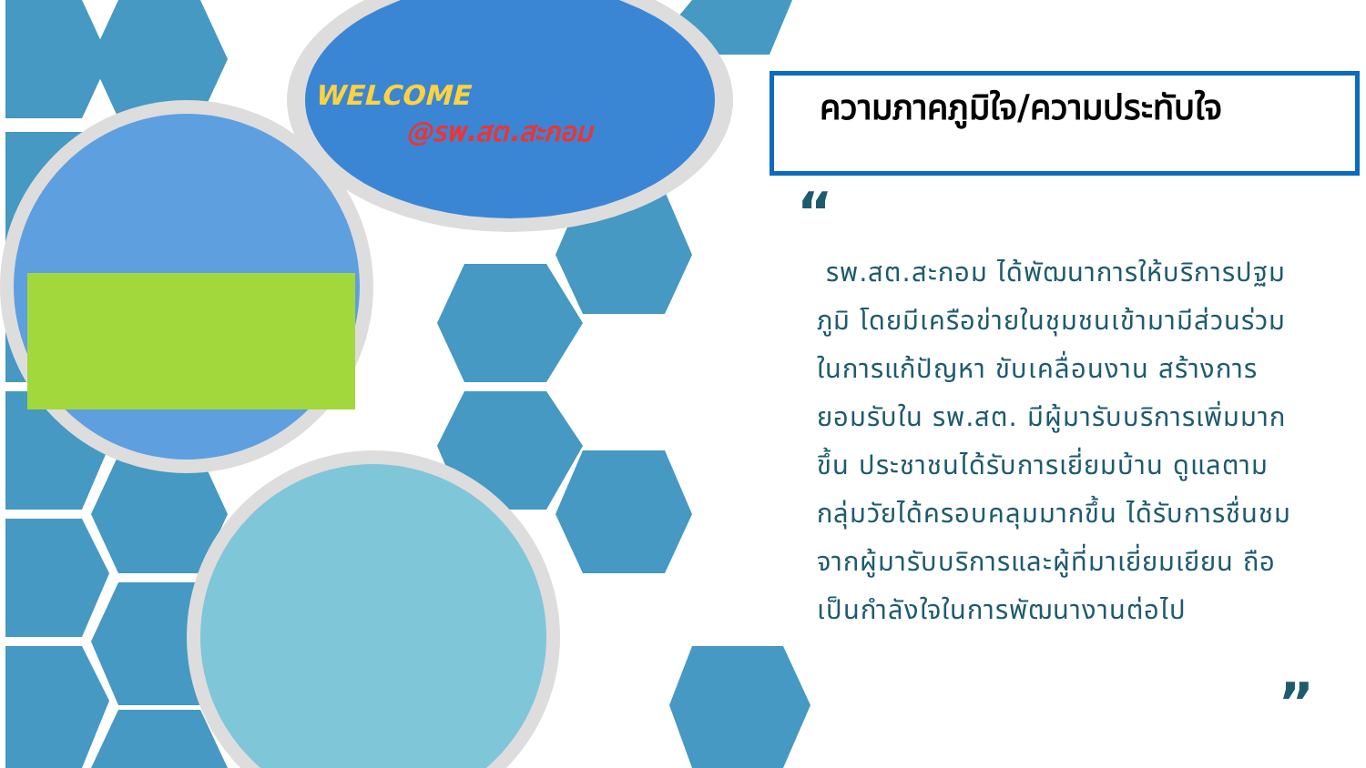WELCOME
@รพ.สต.สะกอม
ความภาคภูมิใจ/ความประทับใจ
“
รพ.สต.สะกอม ได้พัฒนาการให้บริการปฐมภูมิ โดยมีเครือข่ายในชุมชนเข้ามามีส่วนร่วมในการแก้ปัญหา ขับเคลื่อนงาน สร้างการยอมรับใน รพ.สต. มีผู้มารับบริการเพิ่มมากขึ้น ประชาชนได้รับการเยี่ยมบ้าน ดูแลตามกลุ่มวัยได้ครอบคลุมมากขึ้น ได้รับการชื่นชมจากผู้มารับบริการและผู้ที่มาเยี่ยมเยียน ถือเป็นกำลังใจในการพัฒนางานต่อไป
”